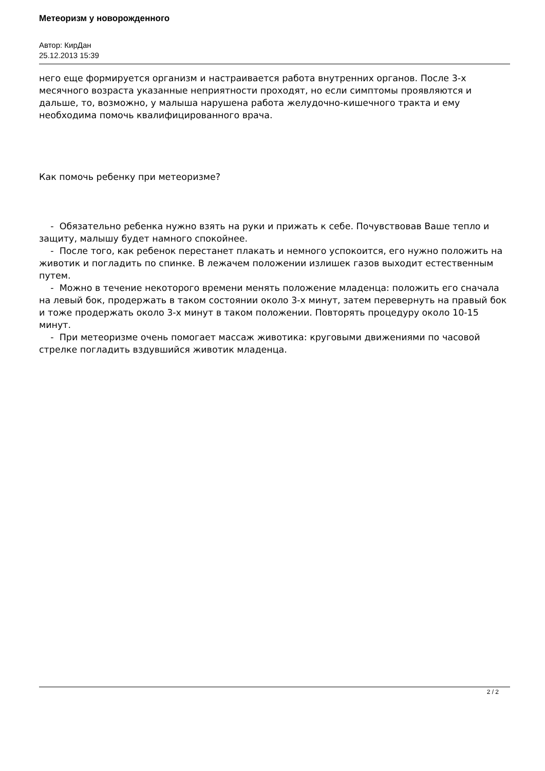Метеоризм у новорожденного
Автор: КирДан
25.12.2013 15:39
него еще формируется организм и настраивается работа внутренних органов. После 3-х месячного возраста указанные неприятности проходят, но если симптомы проявляются и дальше, то, возможно, у малыша нарушена работа желудочно-кишечного тракта и ему необходима помочь квалифицированного врача.
Как помочь ребенку при метеоризме?
- Обязательно ребенка нужно взять на руки и прижать к себе. Почувствовав Ваше тепло и защиту, малышу будет намного спокойнее.
- После того, как ребенок перестанет плакать и немного успокоится, его нужно положить на животик и погладить по спинке. В лежачем положении излишек газов выходит естественным путем.
- Можно в течение некоторого времени менять положение младенца: положить его сначала на левый бок, продержать в таком состоянии около 3-х минут, затем перевернуть на правый бок и тоже продержать около 3-х минут в таком положении. Повторять процедуру около 10-15 минут.
- При метеоризме очень помогает массаж животика: круговыми движениями по часовой стрелке погладить вздувшийся животик младенца.
2 / 2